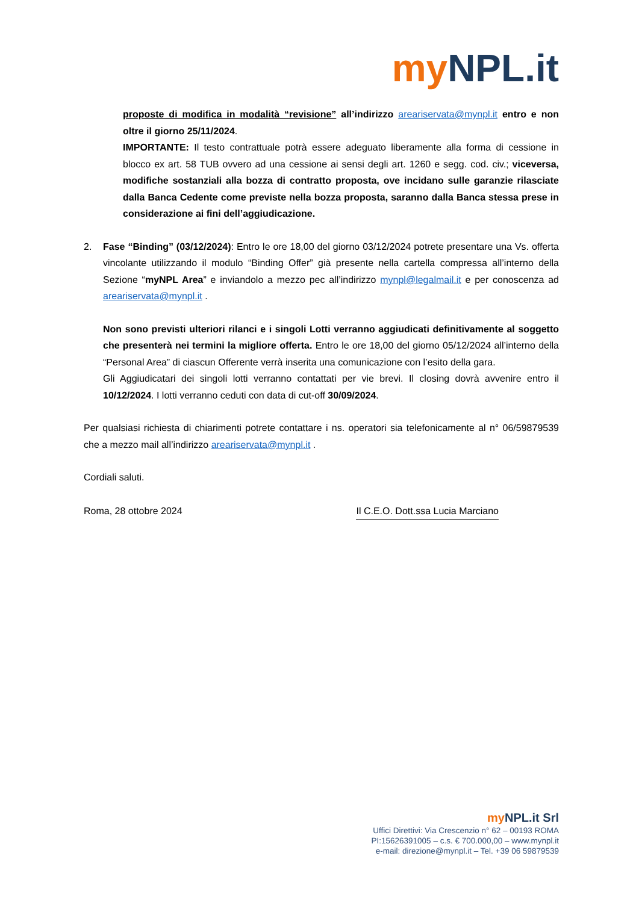my NPL.it
proposte di modifica in modalità “revisione” all’indirizzo areariservata@mynpl.it entro e non oltre il giorno 25/11/2024.
IMPORTANTE: Il testo contrattuale potrà essere adeguato liberamente alla forma di cessione in blocco ex art. 58 TUB ovvero ad una cessione ai sensi degli art. 1260 e segg. cod. civ.; viceversa, modifiche sostanziali alla bozza di contratto proposta, ove incidano sulle garanzie rilasciate dalla Banca Cedente come previste nella bozza proposta, saranno dalla Banca stessa prese in considerazione ai fini dell’aggiudicazione.
2. Fase “Binding” (03/12/2024): Entro le ore 18,00 del giorno 03/12/2024 potrete presentare una Vs. offerta vincolante utilizzando il modulo “Binding Offer” già presente nella cartella compressa all’interno della Sezione “myNPL Area” e inviandolo a mezzo pec all’indirizzo mynpl@legalmail.it e per conoscenza ad areariservata@mynpl.it .
Non sono previsti ulteriori rilanci e i singoli Lotti verranno aggiudicati definitivamente al soggetto che presenterà nei termini la migliore offerta. Entro le ore 18,00 del giorno 05/12/2024 all’interno della “Personal Area” di ciascun Offerente verrà inserita una comunicazione con l’esito della gara.
Gli Aggiudicatari dei singoli lotti verranno contattati per vie brevi. Il closing dovrà avvenire entro il 10/12/2024. I lotti verranno ceduti con data di cut-off 30/09/2024.
Per qualsiasi richiesta di chiarimenti potrete contattare i ns. operatori sia telefonicamente al n° 06/59879539 che a mezzo mail all’indirizzo areariservata@mynpl.it .
Cordiali saluti.
Roma, 28 ottobre 2024 Il C.E.O. Dott.ssa Lucia Marciano
my NPL.it Srl
Uffici Direttivi: Via Crescenzio n° 62 – 00193 ROMA
PI:15626391005 – c.s. € 700.000,00 – www.mynpl.it
e-mail: direzione@mynpl.it – Tel. +39 06 59879539